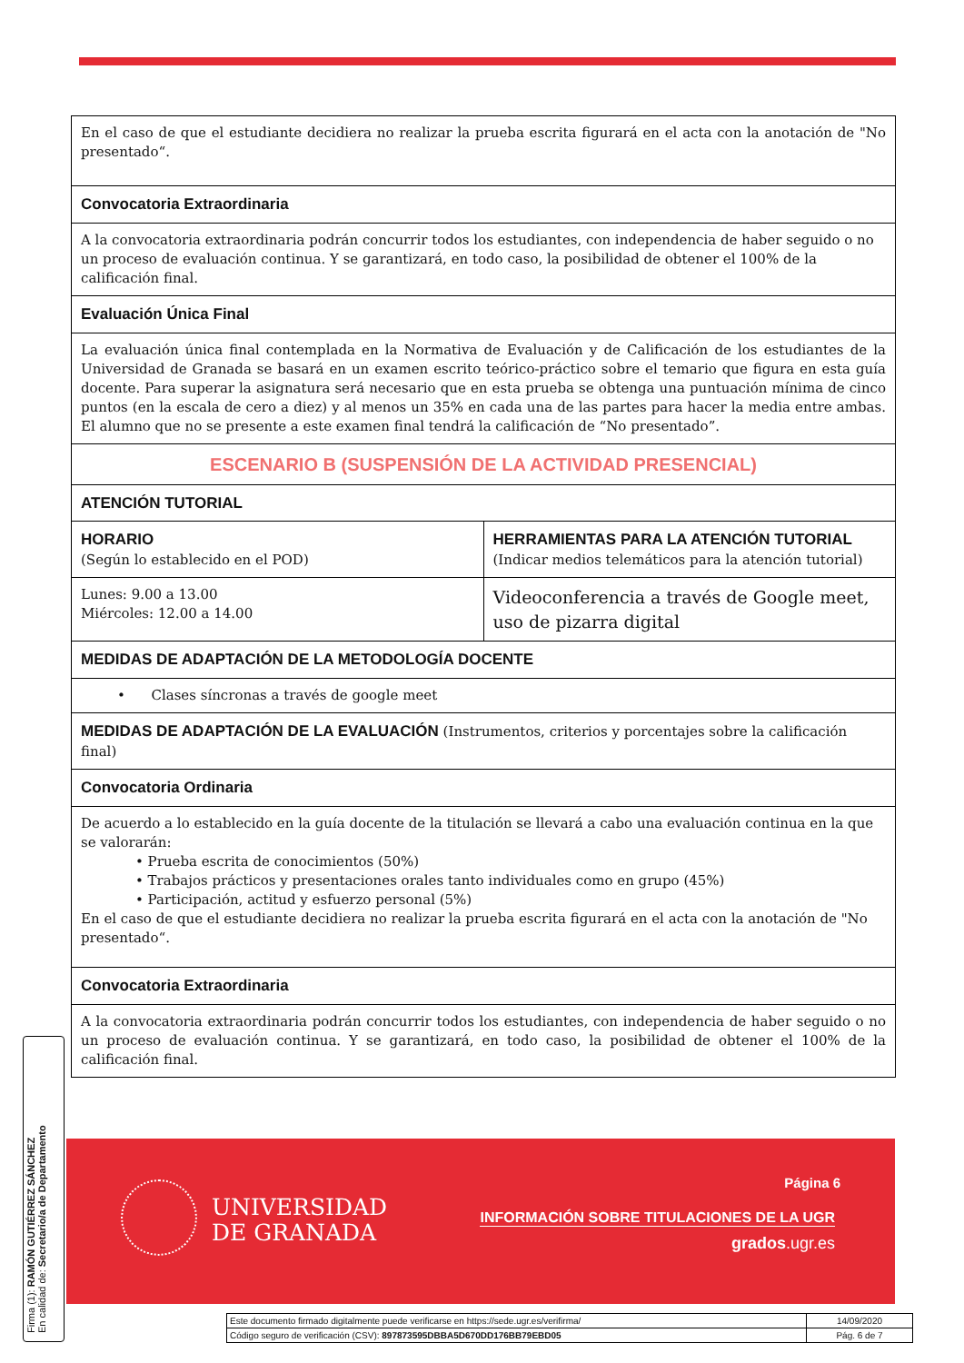| En el caso de que el estudiante decidiera no realizar la prueba escrita figurará en el acta con la anotación de "No presentado“. | |
| Convocatoria Extraordinaria | |
| A la convocatoria extraordinaria podrán concurrir todos los estudiantes, con independencia de haber seguido o no un proceso de evaluación continua. Y se garantizará, en todo caso, la posibilidad de obtener el 100% de la calificación final. | |
| Evaluación Única Final | |
| La evaluación única final contemplada en la Normativa de Evaluación y de Calificación de los estudiantes de la Universidad de Granada se basará en un examen escrito teórico-práctico sobre el temario que figura en esta guía docente. Para superar la asignatura será necesario que en esta prueba se obtenga una puntuación mínima de cinco puntos (en la escala de cero a diez) y al menos un 35% en cada una de las partes para hacer la media entre ambas. El alumno que no se presente a este examen final tendrá la calificación de “No presentado”. | |
| ESCENARIO B (SUSPENSIÓN DE LA ACTIVIDAD PRESENCIAL) | |
| ATENCIÓN TUTORIAL | |
| HORARIO (Según lo establecido en el POD) | HERRAMIENTAS PARA LA ATENCIÓN TUTORIAL (Indicar medios telemáticos para la atención tutorial) |
| Lunes: 9.00 a 13.00 Miércoles: 12.00 a 14.00 | Videoconferencia a través de Google meet, uso de pizarra digital |
| MEDIDAS DE ADAPTACIÓN DE LA METODOLOGÍA DOCENTE | |
| • Clases síncronas a través de google meet | |
| MEDIDAS DE ADAPTACIÓN DE LA EVALUACIÓN (Instrumentos, criterios y porcentajes sobre la calificación final) | |
| Convocatoria Ordinaria | |
| De acuerdo a lo establecido en la guía docente de la titulación se llevará a cabo una evaluación continua en la que se valorarán: • Prueba escrita de conocimientos (50%) • Trabajos prácticos y presentaciones orales tanto individuales como en grupo (45%) • Participación, actitud y esfuerzo personal (5%) En el caso de que el estudiante decidiera no realizar la prueba escrita figurará en el acta con la anotación de "No presentado“. | |
| Convocatoria Extraordinaria | |
| A la convocatoria extraordinaria podrán concurrir todos los estudiantes, con independencia de haber seguido o no un proceso de evaluación continua. Y se garantizará, en todo caso, la posibilidad de obtener el 100% de la calificación final. | |
UNIVERSIDAD
DE GRANADA
Página 6
INFORMACIÓN SOBRE TITULACIONES DE LA UGR
grados.ugr.es
Firma (1): RAMÓN GUTIÉRREZ SÁNCHEZ
En calidad de: Secretario/a de Departamento
| Este documento firmado digitalmente puede verificarse en https://sede.ugr.es/verifirma/ | 14/09/2020 |
| Código seguro de verificación (CSV): 897873595DBBA5D670DD176BB79EBD05 | Pág. 6 de 7 |